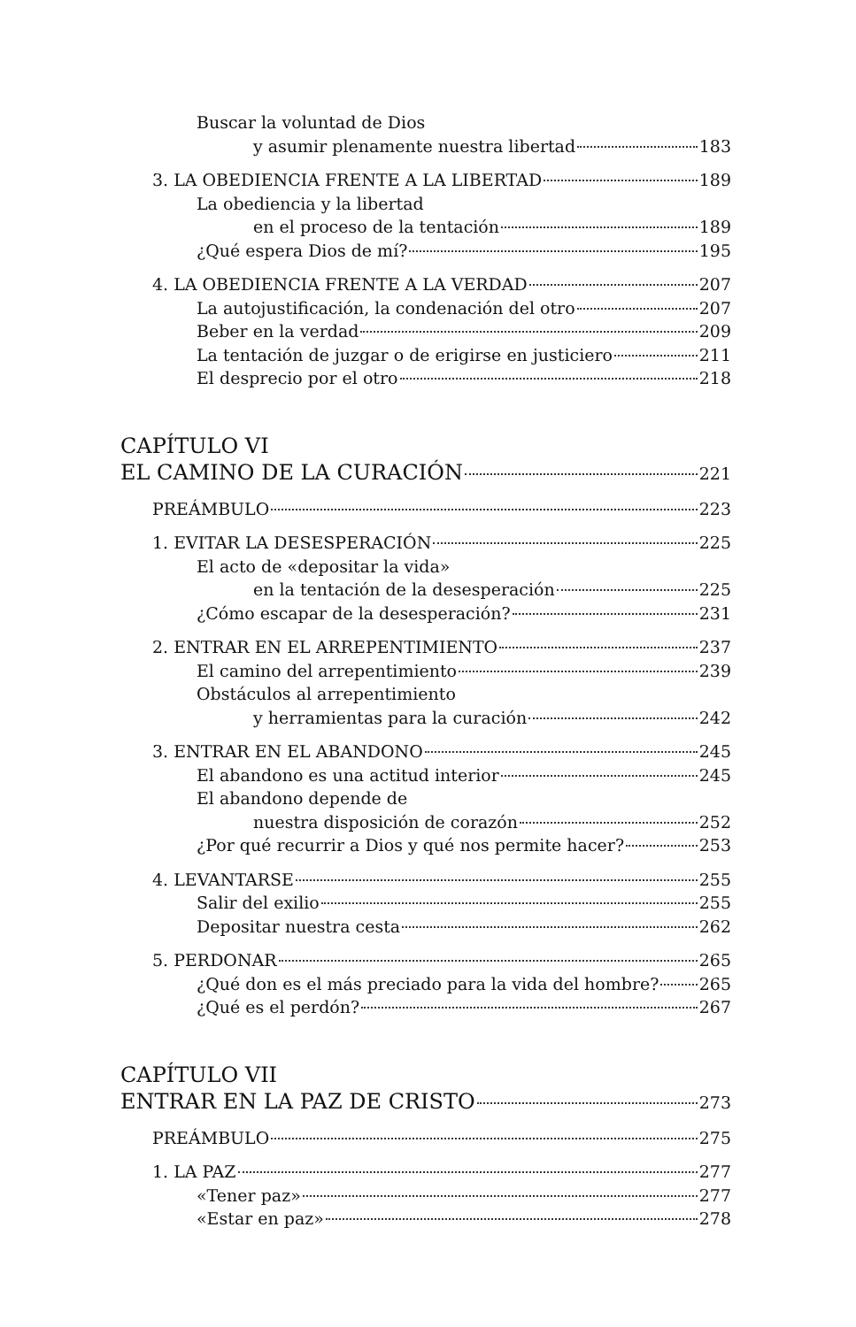Buscar la voluntad de Dios
y asumir plenamente nuestra libertad 183
3. LA OBEDIENCIA FRENTE A LA LIBERTAD 189
La obediencia y la libertad
en el proceso de la tentación 189
¿Qué espera Dios de mí? 195
4. LA OBEDIENCIA FRENTE A LA VERDAD 207
La autojustificación, la condenación del otro 207
Beber en la verdad 209
La tentación de juzgar o de erigirse en justiciero 211
El desprecio por el otro 218
CAPÍTULO VI
EL CAMINO DE LA CURACIÓN 221
PREÁMBULO 223
1. EVITAR LA DESESPERACIÓN 225
El acto de «depositar la vida»
en la tentación de la desesperación 225
¿Cómo escapar de la desesperación? 231
2. ENTRAR EN EL ARREPENTIMIENTO 237
El camino del arrepentimiento 239
Obstáculos al arrepentimiento
y herramientas para la curación 242
3. ENTRAR EN EL ABANDONO 245
El abandono es una actitud interior 245
El abandono depende de
nuestra disposición de corazón 252
¿Por qué recurrir a Dios y qué nos permite hacer? 253
4. LEVANTARSE 255
Salir del exilio 255
Depositar nuestra cesta 262
5. PERDONAR 265
¿Qué don es el más preciado para la vida del hombre? 265
¿Qué es el perdón? 267
CAPÍTULO VII
ENTRAR EN LA PAZ DE CRISTO 273
PREÁMBULO 275
1. LA PAZ 277
«Tener paz» 277
«Estar en paz» 278